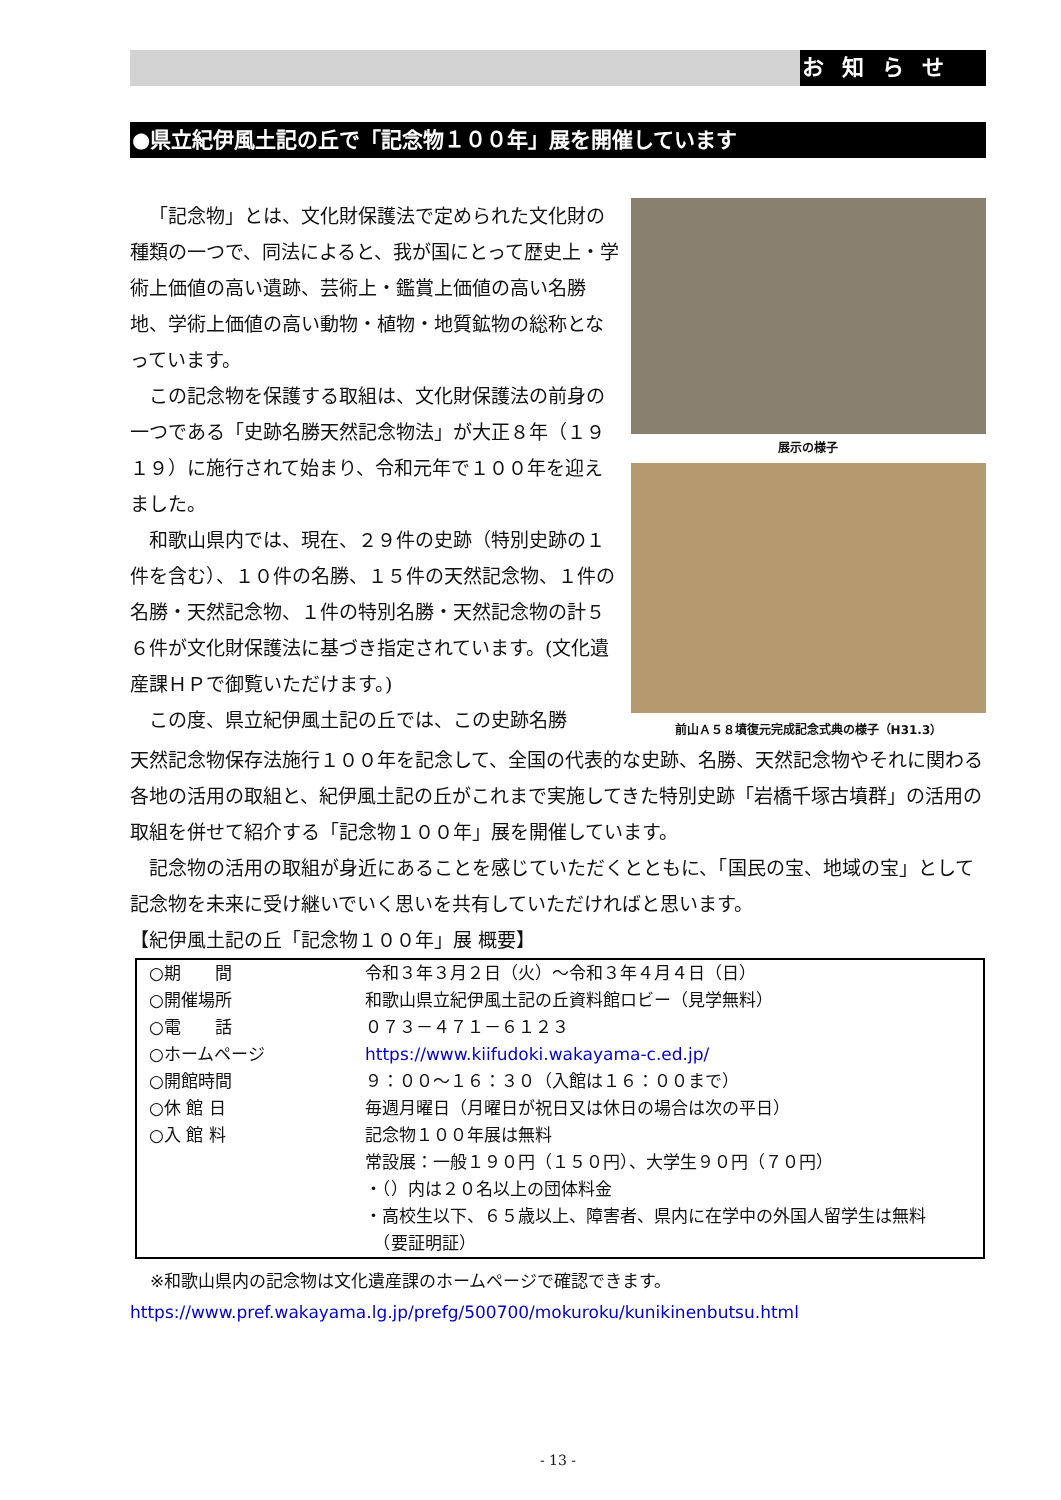お知らせ
●県立紀伊風土記の丘で「記念物１００年」展を開催しています
「記念物」とは、文化財保護法で定められた文化財の種類の一つで、同法によると、我が国にとって歴史上・学術上価値の高い遺跡、芸術上・鑑賞上価値の高い名勝地、学術上価値の高い動物・植物・地質鉱物の総称となっています。
この記念物を保護する取組は、文化財保護法の前身の一つである「史跡名勝天然記念物法」が大正８年（１９１９）に施行されて始まり、令和元年で１００年を迎えました。
和歌山県内では、現在、２９件の史跡（特別史跡の１件を含む）、１０件の名勝、１５件の天然記念物、１件の名勝・天然記念物、１件の特別名勝・天然記念物の計５６件が文化財保護法に基づき指定されています。(文化遺産課ＨＰで御覧いただけます。)
この度、県立紀伊風土記の丘では、この史跡名勝
展示の様子
前山Ａ５８墳復元完成記念式典の様子（H31.3）
天然記念物保存法施行１００年を記念して、全国の代表的な史跡、名勝、天然記念物やそれに関わる各地の活用の取組と、紀伊風土記の丘がこれまで実施してきた特別史跡「岩橋千塚古墳群」の活用の取組を併せて紹介する「記念物１００年」展を開催しています。
記念物の活用の取組が身近にあることを感じていただくとともに、「国民の宝、地域の宝」として記念物を未来に受け継いでいく思いを共有していただければと思います。
【紀伊風土記の丘「記念物１００年」展 概要】
| ○期 間 | 令和３年３月２日（火）～令和３年４月４日（日） |
| ○開催場所 | 和歌山県立紀伊風土記の丘資料館ロビー（見学無料） |
| ○電 話 | ０７３－４７１－６１２３ |
| ○ホームページ | https://www.kiifudoki.wakayama-c.ed.jp/ |
| ○開館時間 | ９：００～１６：３０（入館は１６：００まで） |
| ○休 館 日 | 毎週月曜日（月曜日が祝日又は休日の場合は次の平日） |
| ○入 館 料 | 記念物１００年展は無料 常設展：一般１９０円（１５０円）、大学生９０円（７０円） ・（）内は２０名以上の団体料金 ・高校生以下、６５歳以上、障害者、県内に在学中の外国人留学生は無料 （要証明証） |
※和歌山県内の記念物は文化遺産課のホームページで確認できます。
https://www.pref.wakayama.lg.jp/prefg/500700/mokuroku/kunikinenbutsu.html
- 13 -